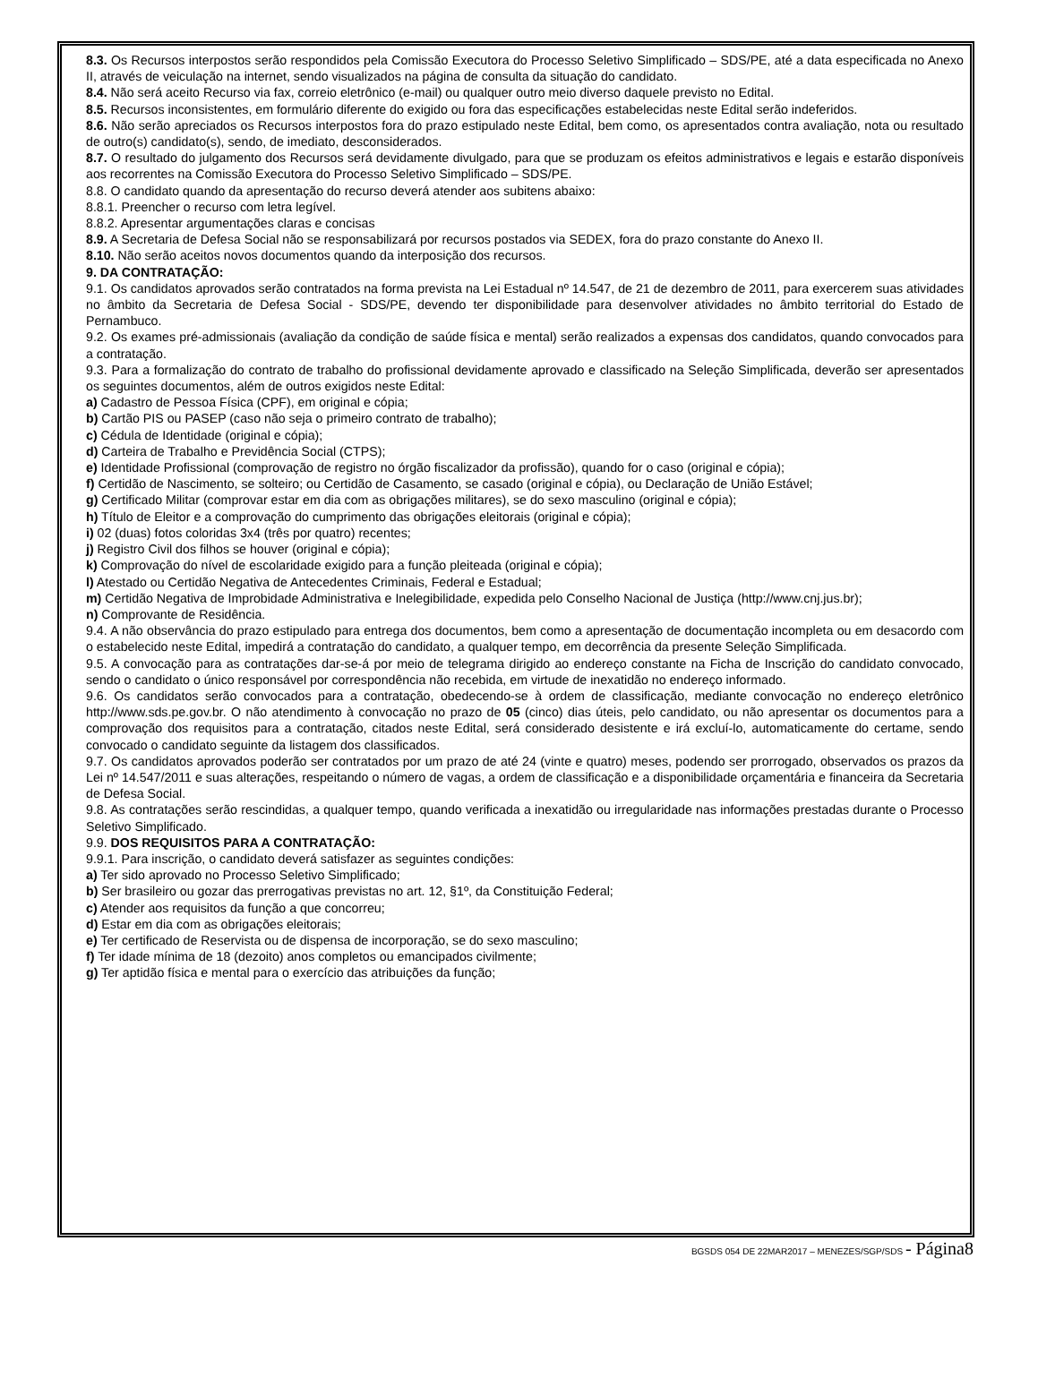8.3. Os Recursos interpostos serão respondidos pela Comissão Executora do Processo Seletivo Simplificado – SDS/PE, até a data especificada no Anexo II, através de veiculação na internet, sendo visualizados na página de consulta da situação do candidato.
8.4. Não será aceito Recurso via fax, correio eletrônico (e-mail) ou qualquer outro meio diverso daquele previsto no Edital.
8.5. Recursos inconsistentes, em formulário diferente do exigido ou fora das especificações estabelecidas neste Edital serão indeferidos.
8.6. Não serão apreciados os Recursos interpostos fora do prazo estipulado neste Edital, bem como, os apresentados contra avaliação, nota ou resultado de outro(s) candidato(s), sendo, de imediato, desconsiderados.
8.7. O resultado do julgamento dos Recursos será devidamente divulgado, para que se produzam os efeitos administrativos e legais e estarão disponíveis aos recorrentes na Comissão Executora do Processo Seletivo Simplificado – SDS/PE.
8.8. O candidato quando da apresentação do recurso deverá atender aos subitens abaixo:
8.8.1. Preencher o recurso com letra legível.
8.8.2. Apresentar argumentações claras e concisas
8.9. A Secretaria de Defesa Social não se responsabilizará por recursos postados via SEDEX, fora do prazo constante do Anexo II.
8.10. Não serão aceitos novos documentos quando da interposição dos recursos.
9. DA CONTRATAÇÃO:
9.1. Os candidatos aprovados serão contratados na forma prevista na Lei Estadual nº 14.547, de 21 de dezembro de 2011, para exercerem suas atividades no âmbito da Secretaria de Defesa Social - SDS/PE, devendo ter disponibilidade para desenvolver atividades no âmbito territorial do Estado de Pernambuco.
9.2. Os exames pré-admissionais (avaliação da condição de saúde física e mental) serão realizados a expensas dos candidatos, quando convocados para a contratação.
9.3. Para a formalização do contrato de trabalho do profissional devidamente aprovado e classificado na Seleção Simplificada, deverão ser apresentados os seguintes documentos, além de outros exigidos neste Edital:
a) Cadastro de Pessoa Física (CPF), em original e cópia;
b) Cartão PIS ou PASEP (caso não seja o primeiro contrato de trabalho);
c) Cédula de Identidade (original e cópia);
d) Carteira de Trabalho e Previdência Social (CTPS);
e) Identidade Profissional (comprovação de registro no órgão fiscalizador da profissão), quando for o caso (original e cópia);
f) Certidão de Nascimento, se solteiro; ou Certidão de Casamento, se casado (original e cópia), ou Declaração de União Estável;
g) Certificado Militar (comprovar estar em dia com as obrigações militares), se do sexo masculino (original e cópia);
h) Título de Eleitor e a comprovação do cumprimento das obrigações eleitorais (original e cópia);
i) 02 (duas) fotos coloridas 3x4 (três por quatro) recentes;
j) Registro Civil dos filhos se houver (original e cópia);
k) Comprovação do nível de escolaridade exigido para a função pleiteada (original e cópia);
l) Atestado ou Certidão Negativa de Antecedentes Criminais, Federal e Estadual;
m) Certidão Negativa de Improbidade Administrativa e Inelegibilidade, expedida pelo Conselho Nacional de Justiça (http://www.cnj.jus.br);
n) Comprovante de Residência.
9.4. A não observância do prazo estipulado para entrega dos documentos, bem como a apresentação de documentação incompleta ou em desacordo com o estabelecido neste Edital, impedirá a contratação do candidato, a qualquer tempo, em decorrência da presente Seleção Simplificada.
9.5. A convocação para as contratações dar-se-á por meio de telegrama dirigido ao endereço constante na Ficha de Inscrição do candidato convocado, sendo o candidato o único responsável por correspondência não recebida, em virtude de inexatidão no endereço informado.
9.6. Os candidatos serão convocados para a contratação, obedecendo-se à ordem de classificação, mediante convocação no endereço eletrônico http://www.sds.pe.gov.br. O não atendimento à convocação no prazo de 05 (cinco) dias úteis, pelo candidato, ou não apresentar os documentos para a comprovação dos requisitos para a contratação, citados neste Edital, será considerado desistente e irá excluí-lo, automaticamente do certame, sendo convocado o candidato seguinte da listagem dos classificados.
9.7. Os candidatos aprovados poderão ser contratados por um prazo de até 24 (vinte e quatro) meses, podendo ser prorrogado, observados os prazos da Lei nº 14.547/2011 e suas alterações, respeitando o número de vagas, a ordem de classificação e a disponibilidade orçamentária e financeira da Secretaria de Defesa Social.
9.8. As contratações serão rescindidas, a qualquer tempo, quando verificada a inexatidão ou irregularidade nas informações prestadas durante o Processo Seletivo Simplificado.
9.9. DOS REQUISITOS PARA A CONTRATAÇÃO:
9.9.1. Para inscrição, o candidato deverá satisfazer as seguintes condições:
a) Ter sido aprovado no Processo Seletivo Simplificado;
b) Ser brasileiro ou gozar das prerrogativas previstas no art. 12, §1º, da Constituição Federal;
c) Atender aos requisitos da função a que concorreu;
d) Estar em dia com as obrigações eleitorais;
e) Ter certificado de Reservista ou de dispensa de incorporação, se do sexo masculino;
f) Ter idade mínima de 18 (dezoito) anos completos ou emancipados civilmente;
g) Ter aptidão física e mental para o exercício das atribuições da função;
BGSDS 054 DE 22MAR2017 – MENEZES/SGP/SDS - Página8